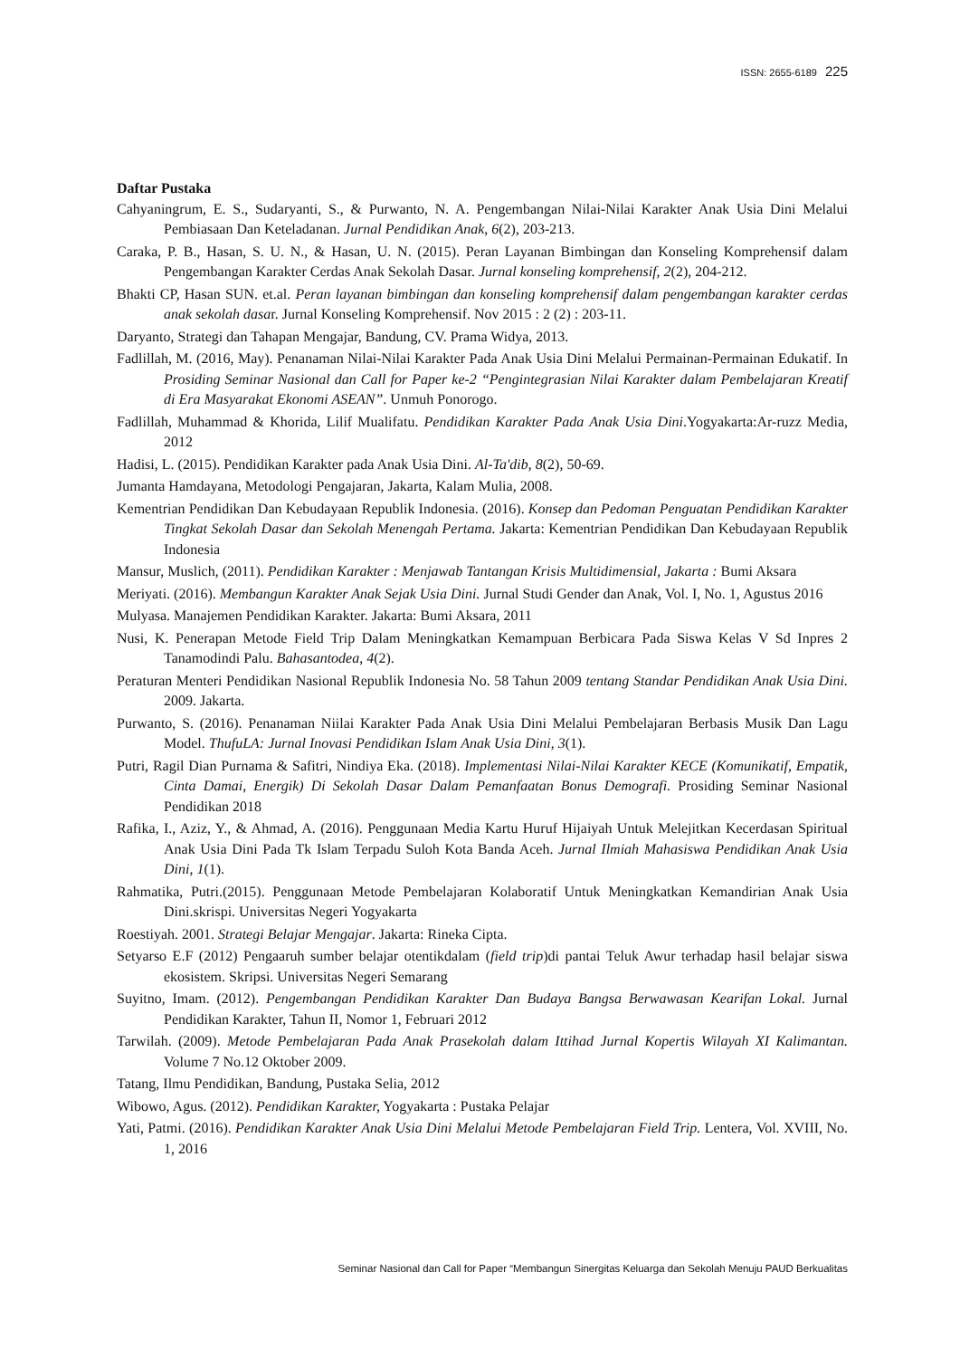ISSN: 2655-6189 225
Daftar Pustaka
Cahyaningrum, E. S., Sudaryanti, S., & Purwanto, N. A. Pengembangan Nilai-Nilai Karakter Anak Usia Dini Melalui Pembiasaan Dan Keteladanan. Jurnal Pendidikan Anak, 6(2), 203-213.
Caraka, P. B., Hasan, S. U. N., & Hasan, U. N. (2015). Peran Layanan Bimbingan dan Konseling Komprehensif dalam Pengembangan Karakter Cerdas Anak Sekolah Dasar. Jurnal konseling komprehensif, 2(2), 204-212.
Bhakti CP, Hasan SUN. et.al. Peran layanan bimbingan dan konseling komprehensif dalam pengembangan karakter cerdas anak sekolah dasar. Jurnal Konseling Komprehensif. Nov 2015 : 2 (2) : 203-11.
Daryanto, Strategi dan Tahapan Mengajar, Bandung, CV. Prama Widya, 2013.
Fadlillah, M. (2016, May). Penanaman Nilai-Nilai Karakter Pada Anak Usia Dini Melalui Permainan-Permainan Edukatif. In Prosiding Seminar Nasional dan Call for Paper ke-2 “Pengintegrasian Nilai Karakter dalam Pembelajaran Kreatif di Era Masyarakat Ekonomi ASEAN”. Unmuh Ponorogo.
Fadlillah, Muhammad & Khorida, Lilif Mualifatu. Pendidikan Karakter Pada Anak Usia Dini.Yogyakarta:Ar-ruzz Media, 2012
Hadisi, L. (2015). Pendidikan Karakter pada Anak Usia Dini. Al-Ta'dib, 8(2), 50-69.
Jumanta Hamdayana, Metodologi Pengajaran, Jakarta, Kalam Mulia, 2008.
Kementrian Pendidikan Dan Kebudayaan Republik Indonesia. (2016). Konsep dan Pedoman Penguatan Pendidikan Karakter Tingkat Sekolah Dasar dan Sekolah Menengah Pertama. Jakarta: Kementrian Pendidikan Dan Kebudayaan Republik Indonesia
Mansur, Muslich, (2011). Pendidikan Karakter : Menjawab Tantangan Krisis Multidimensial, Jakarta : Bumi Aksara
Meriyati. (2016). Membangun Karakter Anak Sejak Usia Dini. Jurnal Studi Gender dan Anak, Vol. I, No. 1, Agustus 2016
Mulyasa. Manajemen Pendidikan Karakter. Jakarta: Bumi Aksara, 2011
Nusi, K. Penerapan Metode Field Trip Dalam Meningkatkan Kemampuan Berbicara Pada Siswa Kelas V Sd Inpres 2 Tanamodindi Palu. Bahasantodea, 4(2).
Peraturan Menteri Pendidikan Nasional Republik Indonesia No. 58 Tahun 2009 tentang Standar Pendidikan Anak Usia Dini. 2009. Jakarta.
Purwanto, S. (2016). Penanaman Niilai Karakter Pada Anak Usia Dini Melalui Pembelajaran Berbasis Musik Dan Lagu Model. ThufuLA: Jurnal Inovasi Pendidikan Islam Anak Usia Dini, 3(1).
Putri, Ragil Dian Purnama & Safitri, Nindiya Eka. (2018). Implementasi Nilai-Nilai Karakter KECE (Komunikatif, Empatik, Cinta Damai, Energik) Di Sekolah Dasar Dalam Pemanfaatan Bonus Demografi. Prosiding Seminar Nasional Pendidikan 2018
Rafika, I., Aziz, Y., & Ahmad, A. (2016). Penggunaan Media Kartu Huruf Hijaiyah Untuk Melejitkan Kecerdasan Spiritual Anak Usia Dini Pada Tk Islam Terpadu Suloh Kota Banda Aceh. Jurnal Ilmiah Mahasiswa Pendidikan Anak Usia Dini, 1(1).
Rahmatika, Putri.(2015). Penggunaan Metode Pembelajaran Kolaboratif Untuk Meningkatkan Kemandirian Anak Usia Dini.skrispi. Universitas Negeri Yogyakarta
Roestiyah. 2001. Strategi Belajar Mengajar. Jakarta: Rineka Cipta.
Setyarso E.F (2012) Pengaaruh sumber belajar otentikdalam (field trip)di pantai Teluk Awur terhadap hasil belajar siswa ekosistem. Skripsi. Universitas Negeri Semarang
Suyitno, Imam. (2012). Pengembangan Pendidikan Karakter Dan Budaya Bangsa Berwawasan Kearifan Lokal. Jurnal Pendidikan Karakter, Tahun II, Nomor 1, Februari 2012
Tarwilah. (2009). Metode Pembelajaran Pada Anak Prasekolah dalam Ittihad Jurnal Kopertis Wilayah XI Kalimantan. Volume 7 No.12 Oktober 2009.
Tatang, Ilmu Pendidikan, Bandung, Pustaka Selia, 2012
Wibowo, Agus. (2012). Pendidikan Karakter, Yogyakarta : Pustaka Pelajar
Yati, Patmi. (2016). Pendidikan Karakter Anak Usia Dini Melalui Metode Pembelajaran Field Trip. Lentera, Vol. XVIII, No. 1, 2016
Seminar Nasional dan Call for Paper “Membangun Sinergitas Keluarga dan Sekolah Menuju PAUD Berkualitas